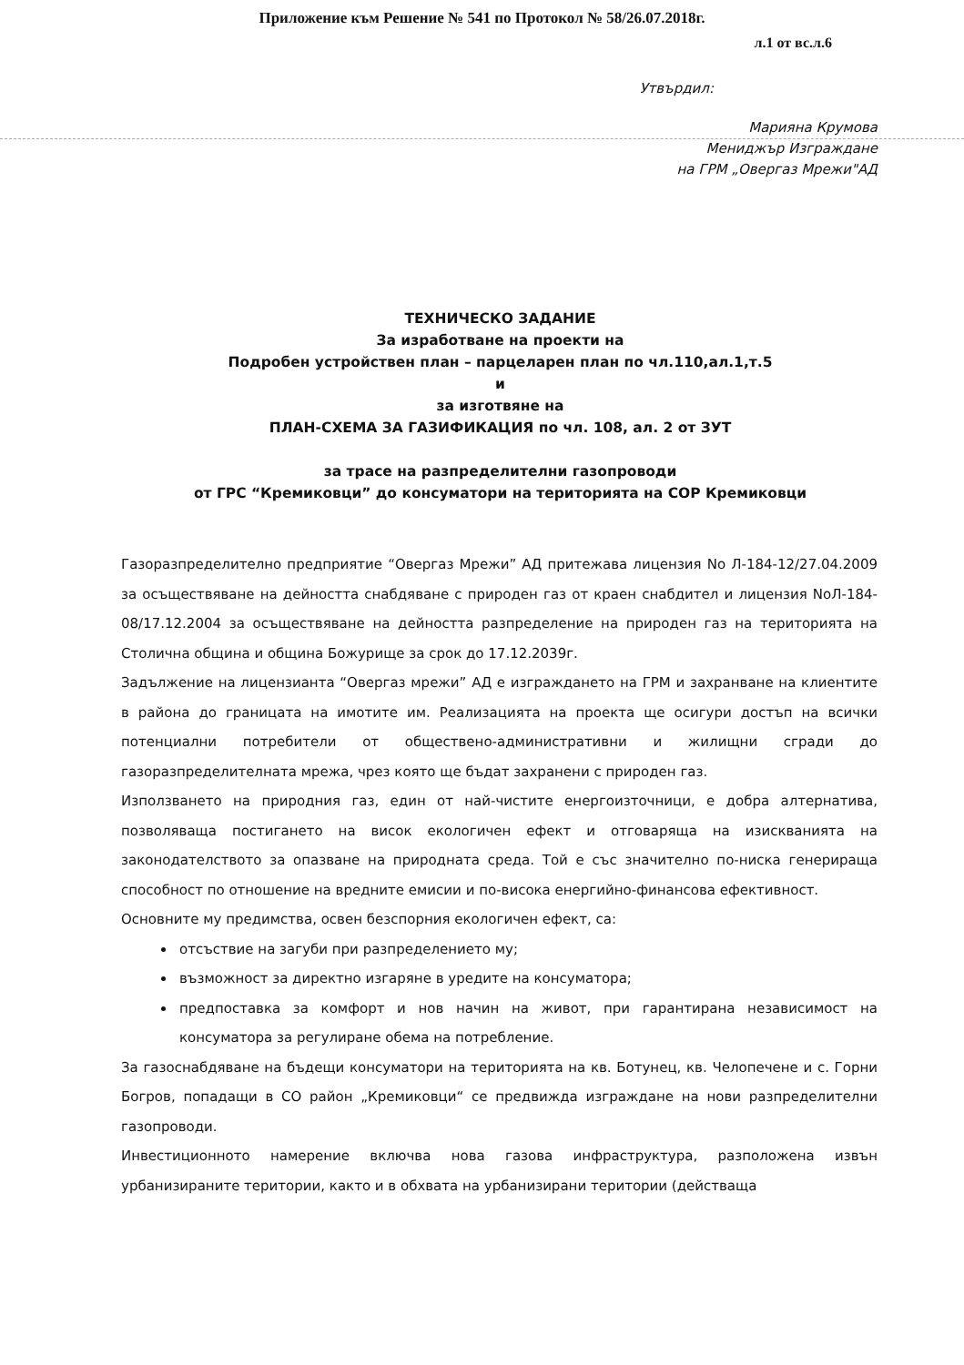Приложение към Решение № 541 по Протокол № 58/26.07.2018г.
л.1 от вс.л.6
Утвърдил:
Марияна Крумова
Мениджър Изграждане
на ГРМ „Овергаз Мрежи"АД
ТЕХНИЧЕСКО ЗАДАНИЕ
За изработване на проекти на
Подробен устройствен план – парцеларен план по чл.110,ал.1,т.5
и
за изготвяне на
ПЛАН-СХЕМА ЗА ГАЗИФИКАЦИЯ по чл. 108, ал. 2 от ЗУТ
за трасе на разпределителни газопроводи
от ГРС “Кремиковци” до консуматори на територията на СОР Кремиковци
Газоразпределително предприятие “Овергаз Мрежи” АД притежава лицензия No Л-184-12/27.04.2009 за осъществяване на дейността снабдяване с природен газ от краен снабдител и лицензия NoЛ-184-08/17.12.2004 за осъществяване на дейността разпределение на природен газ на територията на Столична община и община Божурище за срок до 17.12.2039г.
Задължение на лицензианта “Овергаз мрежи” АД е изграждането на ГРМ и захранване на клиентите в района до границата на имотите им. Реализацията на проекта ще осигури достъп на всички потенциални потребители от обществено-административни и жилищни сгради до газоразпределителната мрежа, чрез която ще бъдат захранени с природен газ.
Използването на природния газ, един от най-чистите енергоизточници, е добра алтернатива, позволяваща постигането на висок екологичен ефект и отговаряща на изискванията на законодателството за опазване на природната среда. Той е със значително по-ниска генерираща способност по отношение на вредните емисии и по-висока енергийно-финансова ефективност.
Основните му предимства, освен безспорния екологичен ефект, са:
отсъствие на загуби при разпределението му;
възможност за директно изгаряне в уредите на консуматора;
предпоставка за комфорт и нов начин на живот, при гарантирана независимост на консуматора за регулиране обема на потребление.
За газоснабдяване на бъдещи консуматори на територията на кв. Ботунец, кв. Челопечене и с. Горни Богров, попадащи в СО район „Кремиковци“ се предвижда изграждане на нови разпределителни газопроводи.
Инвестиционното намерение включва нова газова инфраструктура, разположена извън урбанизираните територии, както и в обхвата на урбанизирани територии (действаща